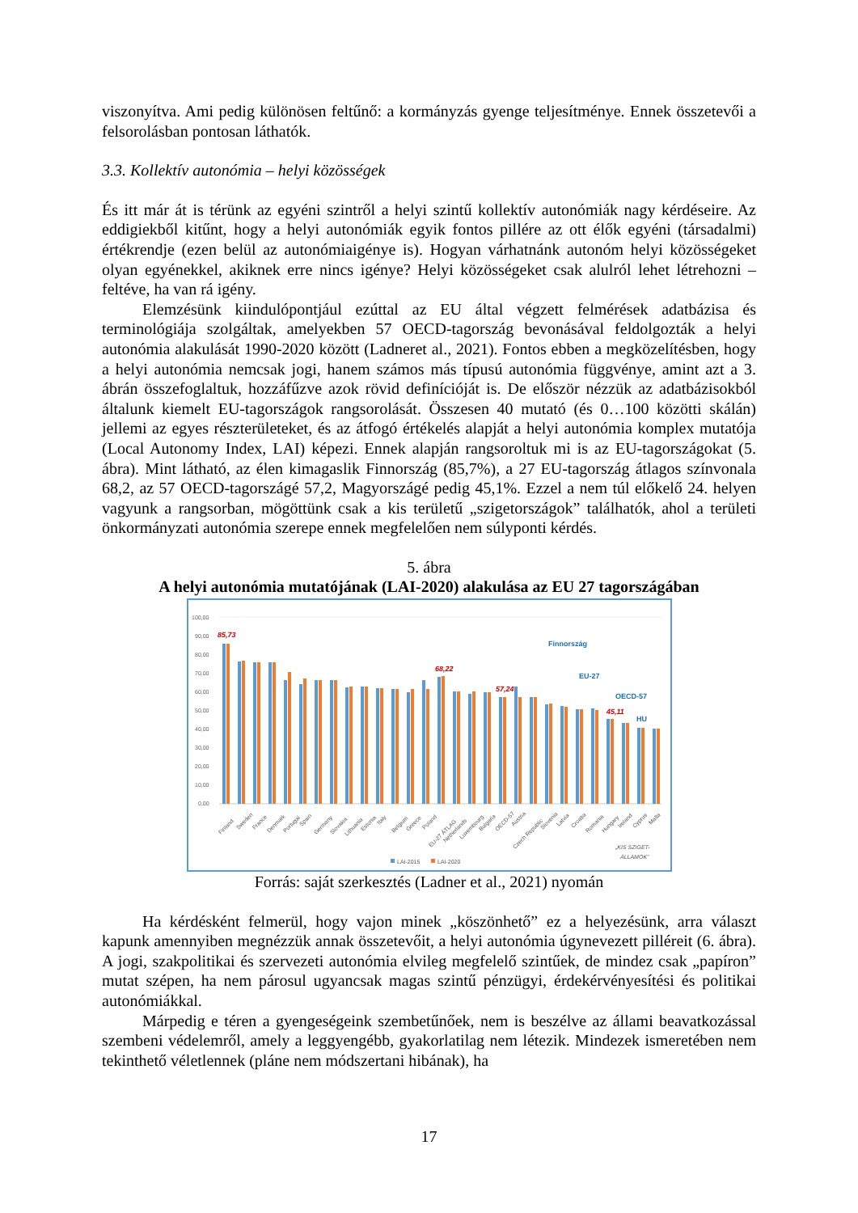viszonyítva. Ami pedig különösen feltűnő: a kormányzás gyenge teljesítménye. Ennek összetevői a felsorolásban pontosan láthatók.
3.3. Kollektív autonómia – helyi közösségek
És itt már át is térünk az egyéni szintről a helyi szintű kollektív autonómiák nagy kérdéseire. Az eddigiekből kitűnt, hogy a helyi autonómiák egyik fontos pillére az ott élők egyéni (társadalmi) értékrendje (ezen belül az autonómiaigénye is). Hogyan várhatnánk autonóm helyi közösségeket olyan egyénekkel, akiknek erre nincs igénye? Helyi közösségeket csak alulról lehet létrehozni – feltéve, ha van rá igény.
Elemzésünk kiindulópontjául ezúttal az EU által végzett felmérések adatbázisa és terminológiája szolgáltak, amelyekben 57 OECD-tagország bevonásával feldolgozták a helyi autonómia alakulását 1990-2020 között (Ladneret al., 2021). Fontos ebben a megközelítésben, hogy a helyi autonómia nemcsak jogi, hanem számos más típusú autonómia függvénye, amint azt a 3. ábrán összefoglaltuk, hozzáfűzve azok rövid definícióját is. De először nézzük az adatbázisokból általunk kiemelt EU-tagországok rangsorolását. Összesen 40 mutató (és 0…100 közötti skálán) jellemi az egyes részterületeket, és az átfogó értékelés alapját a helyi autonómia komplex mutatója (Local Autonomy Index, LAI) képezi. Ennek alapján rangsoroltuk mi is az EU-tagországokat (5. ábra). Mint látható, az élen kimagaslik Finnország (85,7%), a 27 EU-tagország átlagos színvonala 68,2, az 57 OECD-tagországé 57,2, Magyországé pedig 45,1%. Ezzel a nem túl előkelő 24. helyen vagyunk a rangsorban, mögöttünk csak a kis területű „szigetországok” találhatók, ahol a területi önkormányzati autonómia szerepe ennek megfelelően nem súlyponti kérdés.
5. ábra
A helyi autonómia mutatójának (LAI-2020) alakulása az EU 27 tagországában
100,00
90,00
80,00
70,00
60,00
50,00
40,00
30,00
20,00
10,00
0,00
85,73
68,22
57,24
45,11
Finnország
EU-27
OECD-57
HU
Finland
Sweden
France
Denmark
Portugal
Spain
Germany
Slovakia
Lithuania
Estonia
Italy
Belgium
Greece
Poland
EU-27 ÁTLAG
Netherlands
Luxembourg
Bulgaria
OECD-57
Austria
Czech Republic
Slovenia
Latvia
Croatia
Romania
Hungary
Ireland
Cyprus
Malta
„KIS SZIGET-
ÁLLAMOK”
LAI-2015
LAI-2020
Forrás: saját szerkesztés (Ladner et al., 2021) nyomán
Ha kérdésként felmerül, hogy vajon minek „köszönhető” ez a helyezésünk, arra választ kapunk amennyiben megnézzük annak összetevőit, a helyi autonómia úgynevezett pilléreit (6. ábra). A jogi, szakpolitikai és szervezeti autonómia elvileg megfelelő szintűek, de mindez csak „papíron” mutat szépen, ha nem párosul ugyancsak magas szintű pénzügyi, érdekérvényesítési és politikai autonómiákkal.
Márpedig e téren a gyengeségeink szembetűnőek, nem is beszélve az állami beavatkozással szembeni védelemről, amely a leggyengébb, gyakorlatilag nem létezik. Mindezek ismeretében nem tekinthető véletlennek (pláne nem módszertani hibának), ha
17